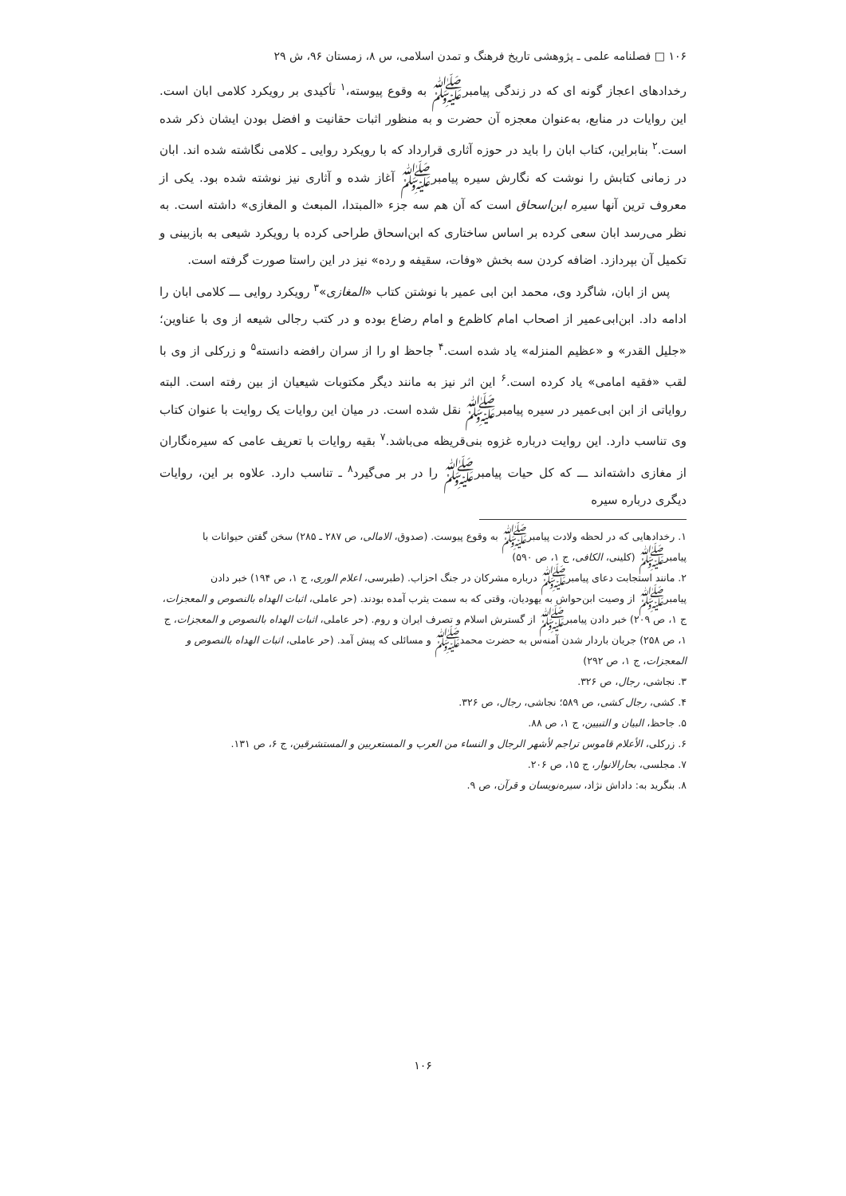۱۰۶ □ فصلنامه علمی ـ پژوهشی تاریخ فرهنگ و تمدن اسلامی، س ۸، زمستان ۹۶، ش ۲۹
رخدادهای اعجاز گونه ای که در زندگی پیامبرﷺ به وقوع پیوسته،<sup>۱</sup> تأکیدی بر رویکرد کلامی ابان است. این روایات در منابع، به‌عنوان معجزه آن حضرت و به منظور اثبات حقانیت و افضل بودن ایشان ذکر شده است.<sup>۲</sup> بنابراین، کتاب ابان را باید در حوزه آثاری قرارداد که با رویکرد روایی ـ کلامی نگاشته شده اند. ابان در زمانی کتابش را نوشت که نگارش سیره پیامبرﷺ آغاز شده و آثاری نیز نوشته شده بود. یکی از معروف ترین آنها سیره ابن‌اسحاق است که آن هم سه جزء «المبتدا، المبعث و المغازی» داشته است. به نظر می‌رسد ابان سعی کرده بر اساس ساختاری که ابن‌اسحاق طراحی کرده با رویکرد شیعی به بازبینی و تکمیل آن بپردازد. اضافه کردن سه بخش «وفات، سقیفه و رده» نیز در این راستا صورت گرفته است.
پس از ابان، شاگرد وی، محمد ابن ابی عمیر با نوشتن کتاب «المغازی»<sup>۳</sup> رویکرد روایی ـــ کلامی ابان را ادامه داد. ابن‌ابی‌عمیر از اصحاب امام کاظم‌ع و امام رضاع بوده و در کتب رجالی شیعه از وی با عناوین؛ «جلیل القدر» و «عظیم المنزله» یاد شده است.<sup>۴</sup> جاحظ او را از سران رافضه دانسته<sup>۵</sup> و زرکلی از وی با لقب «فقیه امامی» یاد کرده است.<sup>۶</sup> این اثر نیز به مانند دیگر مکتوبات شیعیان از بین رفته است. البته روایاتی از ابن ابی‌عمیر در سیره پیامبرﷺ نقل شده است. در میان این روایات یک روایت با عنوان کتاب وی تناسب دارد. این روایت درباره غزوه بنی‌قریظه می‌باشد.<sup>۷</sup> بقیه روایات با تعریف عامی که سیره‌نگاران از مغازی داشته‌اند ـــ که کل حیات پیامبرﷺ را در بر می‌گیرد<sup>۸</sup> ـ تناسب دارد. علاوه بر این، روایات دیگری درباره سیره
۱. رخدادهایی که در لحظه ولادت پیامبرﷺ به وقوع پیوست. (صدوق، الامالی، ص ۲۸۷ ـ ۲۸۵) سخن گفتن حیوانات با پیامبرﷺ (کلینی، الکافی، ج ۱، ص ۵۹۰)
۲. مانند استجابت دعای پیامبرﷺ درباره مشرکان در جنگ احزاب. (طبرسی، اعلام الوری، ج ۱، ص ۱۹۴) خبر دادن پیامبرﷺ از وصیت ابن‌حواش به یهودیان، وقتی که به سمت یثرب آمده بودند. (حر عاملی، اثبات الهداه بالنصوص و المعجزات، ج ۱، ص ۲۰۹) خبر دادن پیامبرﷺ از گسترش اسلام و تصرف ایران و روم. (حر عاملی، اثبات الهداه بالنصوص و المعجزات، ج ۱، ص ۲۵۸) جریان باردار شدن آمنه‌س به حضرت محمدﷺ و مسائلی که پیش آمد. (حر عاملی، اثبات الهداه بالنصوص و المعجزات، ج ۱، ص ۲۹۲)
۳. نجاشی، رجال، ص ۳۲۶.
۴. کشی، رجال کشی، ص ۵۸۹؛ نجاشی، رجال، ص ۳۲۶.
۵. جاحظ، البیان و التبیین، ج ۱، ص ۸۸.
۶. زرکلی، الأعلام قاموس تراجم لأشهر الرجال و النساء من العرب و المستعربین و المستشرقین، ج ۶، ص ۱۳۱.
۷. مجلسی، بحارالانوار، ج ۱۵، ص ۲۰۶.
۸. بنگرید به: داداش نژاد، سیره‌نویسان و قرآن، ص ۹.
۱۰۶